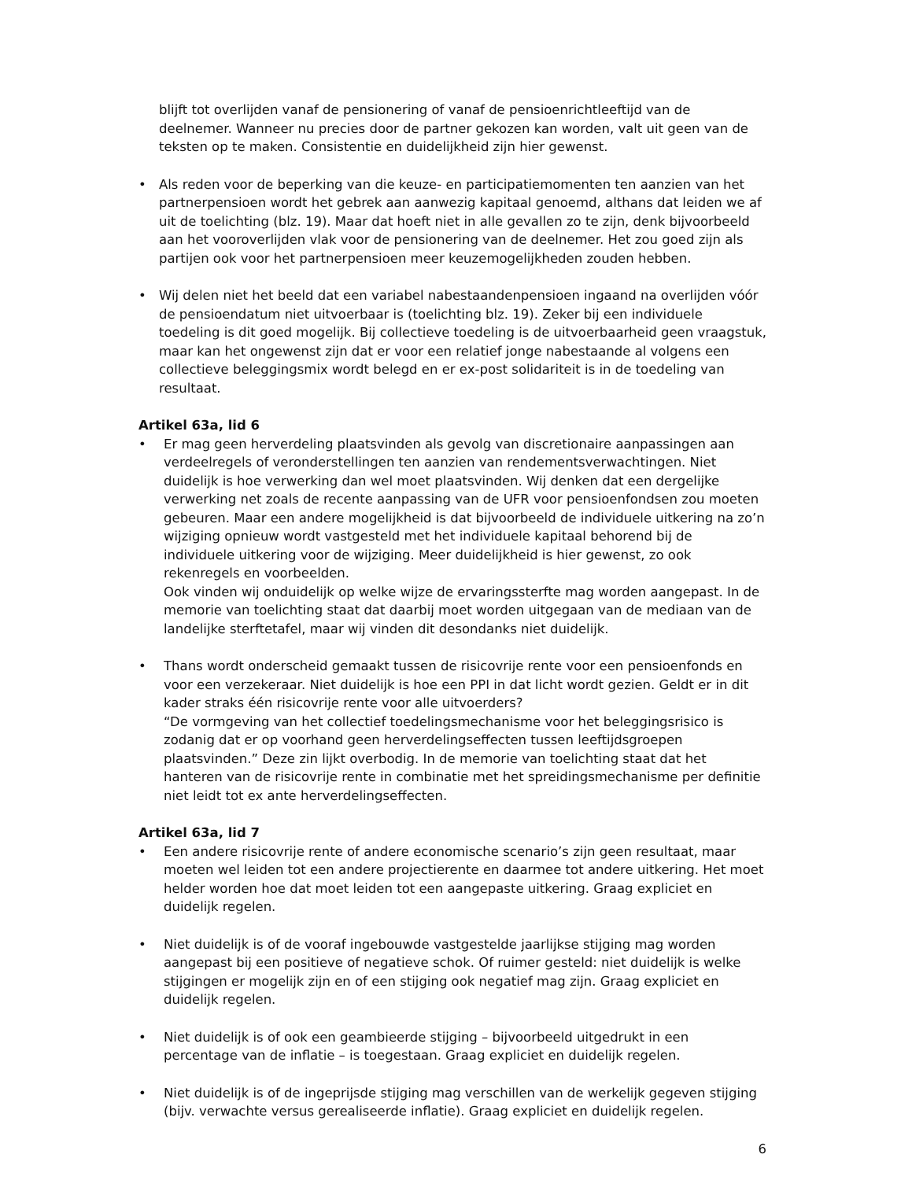blijft tot overlijden vanaf de pensionering of vanaf de pensioenrichtleeftijd van de deelnemer. Wanneer nu precies door de partner gekozen kan worden, valt uit geen van de teksten op te maken. Consistentie en duidelijkheid zijn hier gewenst.
• Als reden voor de beperking van die keuze- en participatiemomenten ten aanzien van het partnerpensioen wordt het gebrek aan aanwezig kapitaal genoemd, althans dat leiden we af uit de toelichting (blz. 19). Maar dat hoeft niet in alle gevallen zo te zijn, denk bijvoorbeeld aan het vooroverlijden vlak voor de pensionering van de deelnemer. Het zou goed zijn als partijen ook voor het partnerpensioen meer keuzemogelijkheden zouden hebben.
• Wij delen niet het beeld dat een variabel nabestaandenpensioen ingaand na overlijden vóór de pensioendatum niet uitvoerbaar is (toelichting blz. 19). Zeker bij een individuele toedeling is dit goed mogelijk. Bij collectieve toedeling is de uitvoerbaarheid geen vraagstuk, maar kan het ongewenst zijn dat er voor een relatief jonge nabestaande al volgens een collectieve beleggingsmix wordt belegd en er ex-post solidariteit is in de toedeling van resultaat.
Artikel 63a, lid 6
• Er mag geen herverdeling plaatsvinden als gevolg van discretionaire aanpassingen aan verdeelregels of veronderstellingen ten aanzien van rendementsverwachtingen. Niet duidelijk is hoe verwerking dan wel moet plaatsvinden. Wij denken dat een dergelijke verwerking net zoals de recente aanpassing van de UFR voor pensioenfondsen zou moeten gebeuren. Maar een andere mogelijkheid is dat bijvoorbeeld de individuele uitkering na zo’n wijziging opnieuw wordt vastgesteld met het individuele kapitaal behorend bij de individuele uitkering voor de wijziging. Meer duidelijkheid is hier gewenst, zo ook rekenregels en voorbeelden.
Ook vinden wij onduidelijk op welke wijze de ervaringssterfte mag worden aangepast. In de memorie van toelichting staat dat daarbij moet worden uitgegaan van de mediaan van de landelijke sterftetafel, maar wij vinden dit desondanks niet duidelijk.
• Thans wordt onderscheid gemaakt tussen de risicovrije rente voor een pensioenfonds en voor een verzekeraar. Niet duidelijk is hoe een PPI in dat licht wordt gezien. Geldt er in dit kader straks één risicovrije rente voor alle uitvoerders?
“De vormgeving van het collectief toedelingsmechanisme voor het beleggingsrisico is zodanig dat er op voorhand geen herverdelingseffecten tussen leeftijdsgroepen plaatsvinden.” Deze zin lijkt overbodig. In de memorie van toelichting staat dat het hanteren van de risicovrije rente in combinatie met het spreidingsmechanisme per definitie niet leidt tot ex ante herverdelingseffecten.
Artikel 63a, lid 7
• Een andere risicovrije rente of andere economische scenario’s zijn geen resultaat, maar moeten wel leiden tot een andere projectierente en daarmee tot andere uitkering. Het moet helder worden hoe dat moet leiden tot een aangepaste uitkering. Graag expliciet en duidelijk regelen.
• Niet duidelijk is of de vooraf ingebouwde vastgestelde jaarlijkse stijging mag worden aangepast bij een positieve of negatieve schok. Of ruimer gesteld: niet duidelijk is welke stijgingen er mogelijk zijn en of een stijging ook negatief mag zijn. Graag expliciet en duidelijk regelen.
• Niet duidelijk is of ook een geambieerde stijging – bijvoorbeeld uitgedrukt in een percentage van de inflatie – is toegestaan. Graag expliciet en duidelijk regelen.
• Niet duidelijk is of de ingeprijsde stijging mag verschillen van de werkelijk gegeven stijging (bijv. verwachte versus gerealiseerde inflatie). Graag expliciet en duidelijk regelen.
6